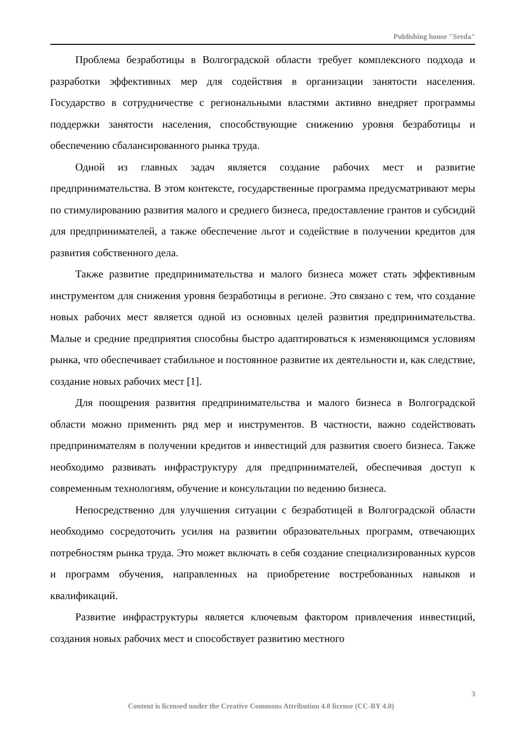Publishing house "Sreda"
Проблема безработицы в Волгоградской области требует комплексного подхода и разработки эффективных мер для содействия в организации занятости населения. Государство в сотрудничестве с региональными властями активно внедряет программы поддержки занятости населения, способствующие снижению уровня безработицы и обеспечению сбалансированного рынка труда.
Одной из главных задач является создание рабочих мест и развитие предпринимательства. В этом контексте, государственные программа предусматривают меры по стимулированию развития малого и среднего бизнеса, предоставление грантов и субсидий для предпринимателей, а также обеспечение льгот и содействие в получении кредитов для развития собственного дела.
Также развитие предпринимательства и малого бизнеса может стать эффективным инструментом для снижения уровня безработицы в регионе. Это связано с тем, что создание новых рабочих мест является одной из основных целей развития предпринимательства. Малые и средние предприятия способны быстро адаптироваться к изменяющимся условиям рынка, что обеспечивает стабильное и постоянное развитие их деятельности и, как следствие, создание новых рабочих мест [1].
Для поощрения развития предпринимательства и малого бизнеса в Волгоградской области можно применить ряд мер и инструментов. В частности, важно содействовать предпринимателям в получении кредитов и инвестиций для развития своего бизнеса. Также необходимо развивать инфраструктуру для предпринимателей, обеспечивая доступ к современным технологиям, обучение и консультации по ведению бизнеса.
Непосредственно для улучшения ситуации с безработицей в Волгоградской области необходимо сосредоточить усилия на развитии образовательных программ, отвечающих потребностям рынка труда. Это может включать в себя создание специализированных курсов и программ обучения, направленных на приобретение востребованных навыков и квалификаций.
Развитие инфраструктуры является ключевым фактором привлечения инвестиций, создания новых рабочих мест и способствует развитию местного
3
Content is licensed under the Creative Commons Attribution 4.0 license (CC-BY 4.0)